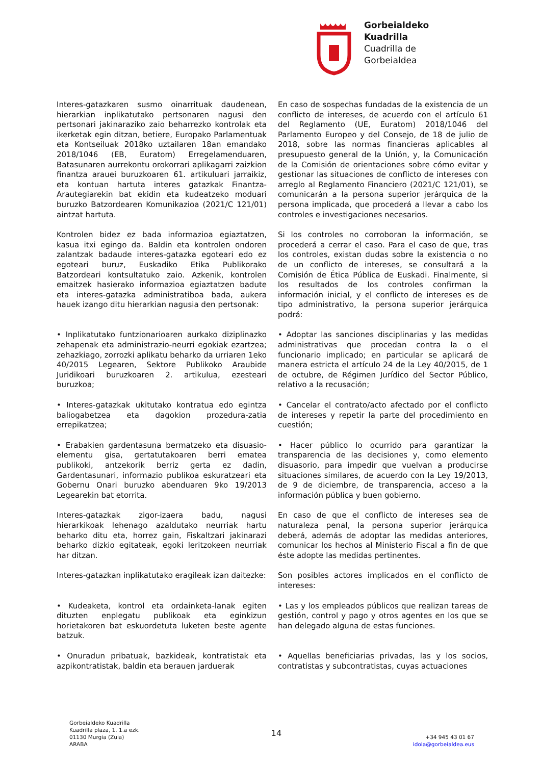Gorbeialdeko
Kuadrilla
Cuadrilla de
Gorbeialdea
Interes-gatazkaren susmo oinarrituak daudenean, hierarkian inplikatutako pertsonaren nagusi den pertsonari jakinaraziko zaio beharrezko kontrolak eta ikerketak egin ditzan, betiere, Europako Parlamentuak eta Kontseiluak 2018ko uztailaren 18an emandako 2018/1046 (EB, Euratom) Erregelamenduaren, Batasunaren aurrekontu orokorrari aplikagarri zaizkion finantza arauei buruzkoaren 61. artikuluari jarraikiz, eta kontuan hartuta interes gatazkak Finantza-Arautegiarekin bat ekidin eta kudeatzeko moduari buruzko Batzordearen Komunikazioa (2021/C 121/01) aintzat hartuta.
En caso de sospechas fundadas de la existencia de un conflicto de intereses, de acuerdo con el artículo 61 del Reglamento (UE, Euratom) 2018/1046 del Parlamento Europeo y del Consejo, de 18 de julio de 2018, sobre las normas financieras aplicables al presupuesto general de la Unión, y, la Comunicación de la Comisión de orientaciones sobre cómo evitar y gestionar las situaciones de conflicto de intereses con arreglo al Reglamento Financiero (2021/C 121/01), se comunicarán a la persona superior jerárquica de la persona implicada, que procederá a llevar a cabo los controles e investigaciones necesarios.
Kontrolen bidez ez bada informazioa egiaztatzen, kasua itxi egingo da. Baldin eta kontrolen ondoren zalantzak badaude interes-gatazka egoteari edo ez egoteari buruz, Euskadiko Etika Publikorako Batzordeari kontsultatuko zaio. Azkenik, kontrolen emaitzek hasierako informazioa egiaztatzen badute eta interes-gatazka administratiboa bada, aukera hauek izango ditu hierarkian nagusia den pertsonak:
Si los controles no corroboran la información, se procederá a cerrar el caso. Para el caso de que, tras los controles, existan dudas sobre la existencia o no de un conflicto de intereses, se consultará a la Comisión de Ética Pública de Euskadi. Finalmente, si los resultados de los controles confirman la información inicial, y el conflicto de intereses es de tipo administrativo, la persona superior jerárquica podrá:
• Inplikatutako funtzionarioaren aurkako diziplinazko zehapenak eta administrazio-neurri egokiak ezartzea; zehazkiago, zorrozki aplikatu beharko da urriaren 1eko 40/2015 Legearen, Sektore Publikoko Araubide Juridikoari buruzkoaren 2. artikulua, ezesteari buruzkoa;
• Adoptar las sanciones disciplinarias y las medidas administrativas que procedan contra la o el funcionario implicado; en particular se aplicará de manera estricta el artículo 24 de la Ley 40/2015, de 1 de octubre, de Régimen Jurídico del Sector Público, relativo a la recusación;
• Interes-gatazkak ukitutako kontratua edo egintza baliogabetzea eta dagokion prozedura-zatia errepikatzea;
• Cancelar el contrato/acto afectado por el conflicto de intereses y repetir la parte del procedimiento en cuestión;
• Erabakien gardentasuna bermatzeko eta disuasio-elementu gisa, gertatutakoaren berri ematea publikoki, antzekorik berriz gerta ez dadin, Gardentasunari, informazio publikoa eskuratzeari eta Gobernu Onari buruzko abenduaren 9ko 19/2013 Legearekin bat etorrita.
• Hacer público lo ocurrido para garantizar la transparencia de las decisiones y, como elemento disuasorio, para impedir que vuelvan a producirse situaciones similares, de acuerdo con la Ley 19/2013, de 9 de diciembre, de transparencia, acceso a la información pública y buen gobierno.
Interes-gatazkak zigor-izaera badu, nagusi hierarkikoak lehenago azaldutako neurriak hartu beharko ditu eta, horrez gain, Fiskaltzari jakinarazi beharko dizkio egitateak, egoki leritzokeen neurriak har ditzan.
En caso de que el conflicto de intereses sea de naturaleza penal, la persona superior jerárquica deberá, además de adoptar las medidas anteriores, comunicar los hechos al Ministerio Fiscal a fin de que éste adopte las medidas pertinentes.
Interes-gatazkan inplikatutako eragileak izan daitezke:
Son posibles actores implicados en el conflicto de intereses:
• Kudeaketa, kontrol eta ordainketa-lanak egiten dituzten enplegatu publikoak eta eginkizun horietakoren bat eskuordetuta luketen beste agente batzuk.
• Las y los empleados públicos que realizan tareas de gestión, control y pago y otros agentes en los que se han delegado alguna de estas funciones.
• Onuradun pribatuak, bazkideak, kontratistak eta azpikontratistak, baldin eta berauen jarduerak
• Aquellas beneficiarias privadas, las y los socios, contratistas y subcontratistas, cuyas actuaciones
Gorbeialdeko Kuadrilla
Kuadrilla plaza, 1. 1.a ezk.
01130 Murgia (Zuia)
ARABA
14
+34 945 43 01 67
idoia@gorbeialdea.eus